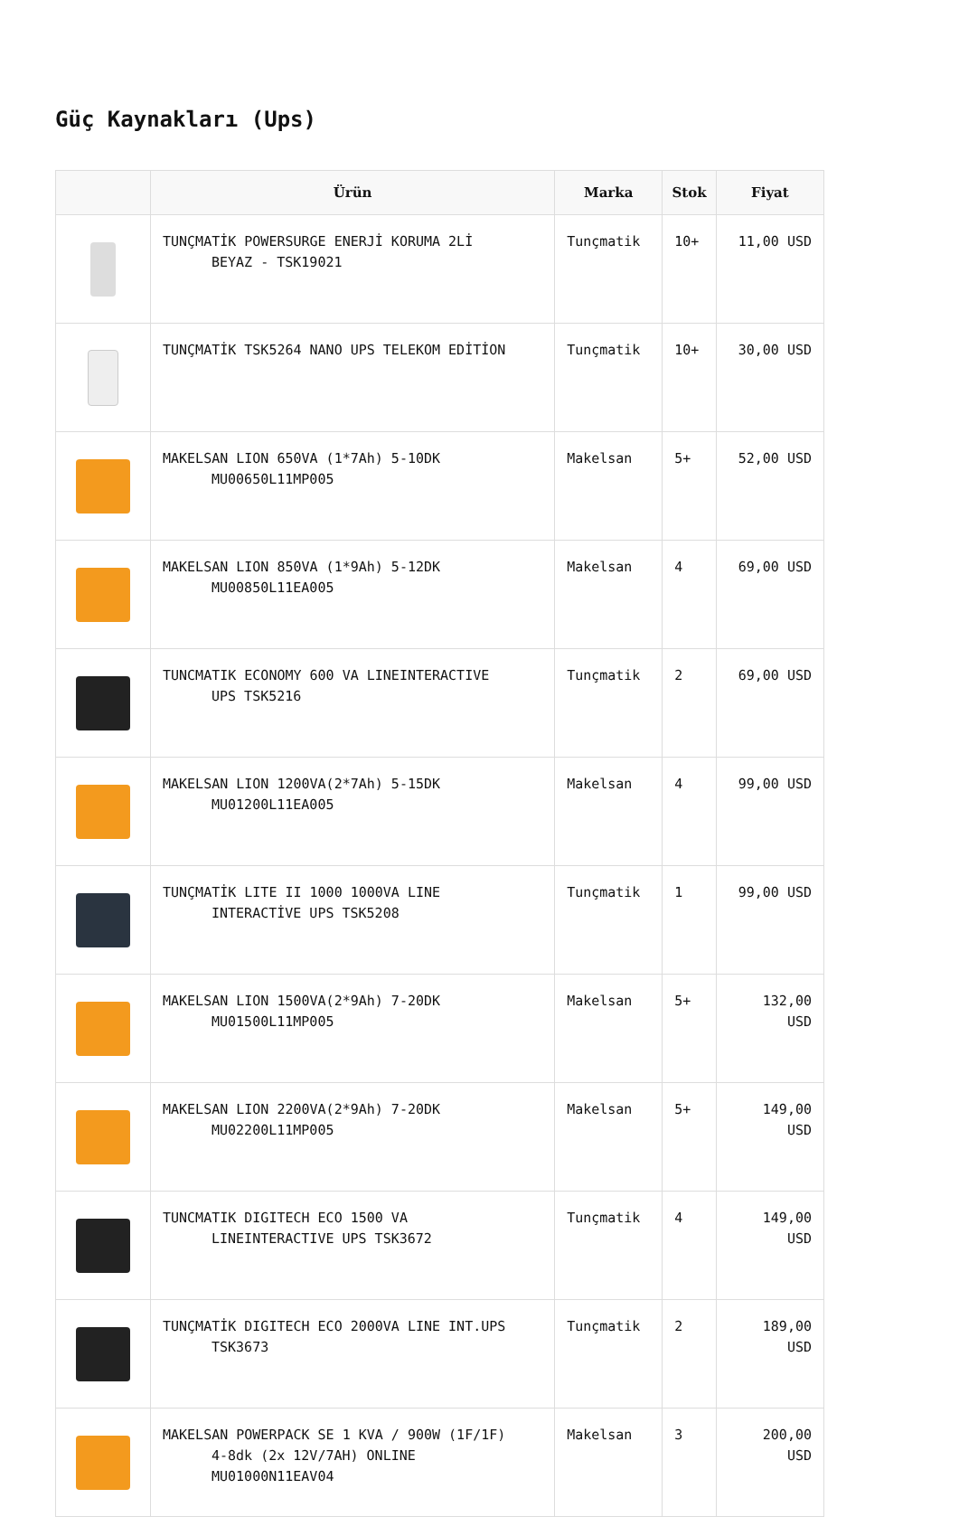Güç Kaynakları (Ups)
| | Ürün | Marka | Stok | Fiyat |
| --- | --- | --- | --- | --- |
| | TUNÇMATİK POWERSURGE ENERJİ KORUMA 2Lİ BEYAZ - TSK19021 | Tunçmatik | 10+ | 11,00 USD |
| | TUNÇMATİK TSK5264 NANO UPS TELEKOM EDİTİON | Tunçmatik | 10+ | 30,00 USD |
| | MAKELSAN LION 650VA (1*7Ah) 5-10DK MU00650L11MP005 | Makelsan | 5+ | 52,00 USD |
| | MAKELSAN LION 850VA (1*9Ah) 5-12DK MU00850L11EA005 | Makelsan | 4 | 69,00 USD |
| | TUNCMATIK ECONOMY 600 VA LINEINTERACTIVE UPS TSK5216 | Tunçmatik | 2 | 69,00 USD |
| | MAKELSAN LION 1200VA(2*7Ah) 5-15DK MU01200L11EA005 | Makelsan | 4 | 99,00 USD |
| | TUNÇMATİK LITE II 1000 1000VA LINE INTERACTİVE UPS TSK5208 | Tunçmatik | 1 | 99,00 USD |
| | MAKELSAN LION 1500VA(2*9Ah) 7-20DK MU01500L11MP005 | Makelsan | 5+ | 132,00 USD |
| | MAKELSAN LION 2200VA(2*9Ah) 7-20DK MU02200L11MP005 | Makelsan | 5+ | 149,00 USD |
| | TUNCMATIK DIGITECH ECO 1500 VA LINEINTERACTIVE UPS TSK3672 | Tunçmatik | 4 | 149,00 USD |
| | TUNÇMATİK DIGITECH ECO 2000VA LINE INT.UPS TSK3673 | Tunçmatik | 2 | 189,00 USD |
| | MAKELSAN POWERPACK SE 1 KVA / 900W (1F/1F) 4-8dk (2x 12V/7AH) ONLINE MU01000N11EAV04 | Makelsan | 3 | 200,00 USD |